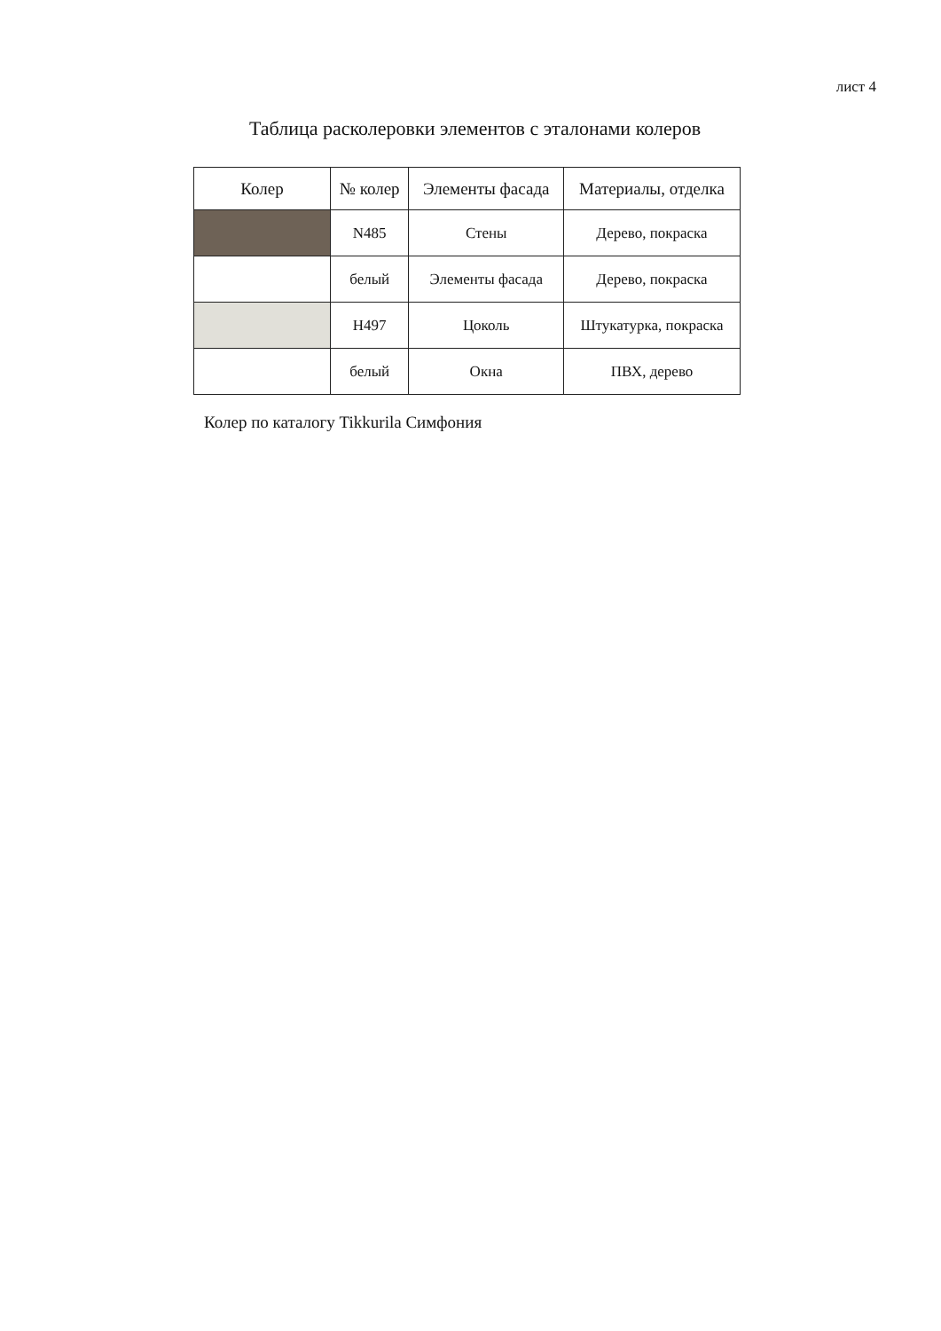лист 4
Таблица расколеровки элементов с эталонами колеров
| Колер | № колер | Элементы фасада | Материалы, отделка |
| --- | --- | --- | --- |
| | N485 | Стены | Дерево, покраска |
| | белый | Элементы фасада | Дерево, покраска |
| | H497 | Цоколь | Штукатурка, покраска |
| | белый | Окна | ПВХ, дерево |
Колер по каталогу Tikkurila Симфония